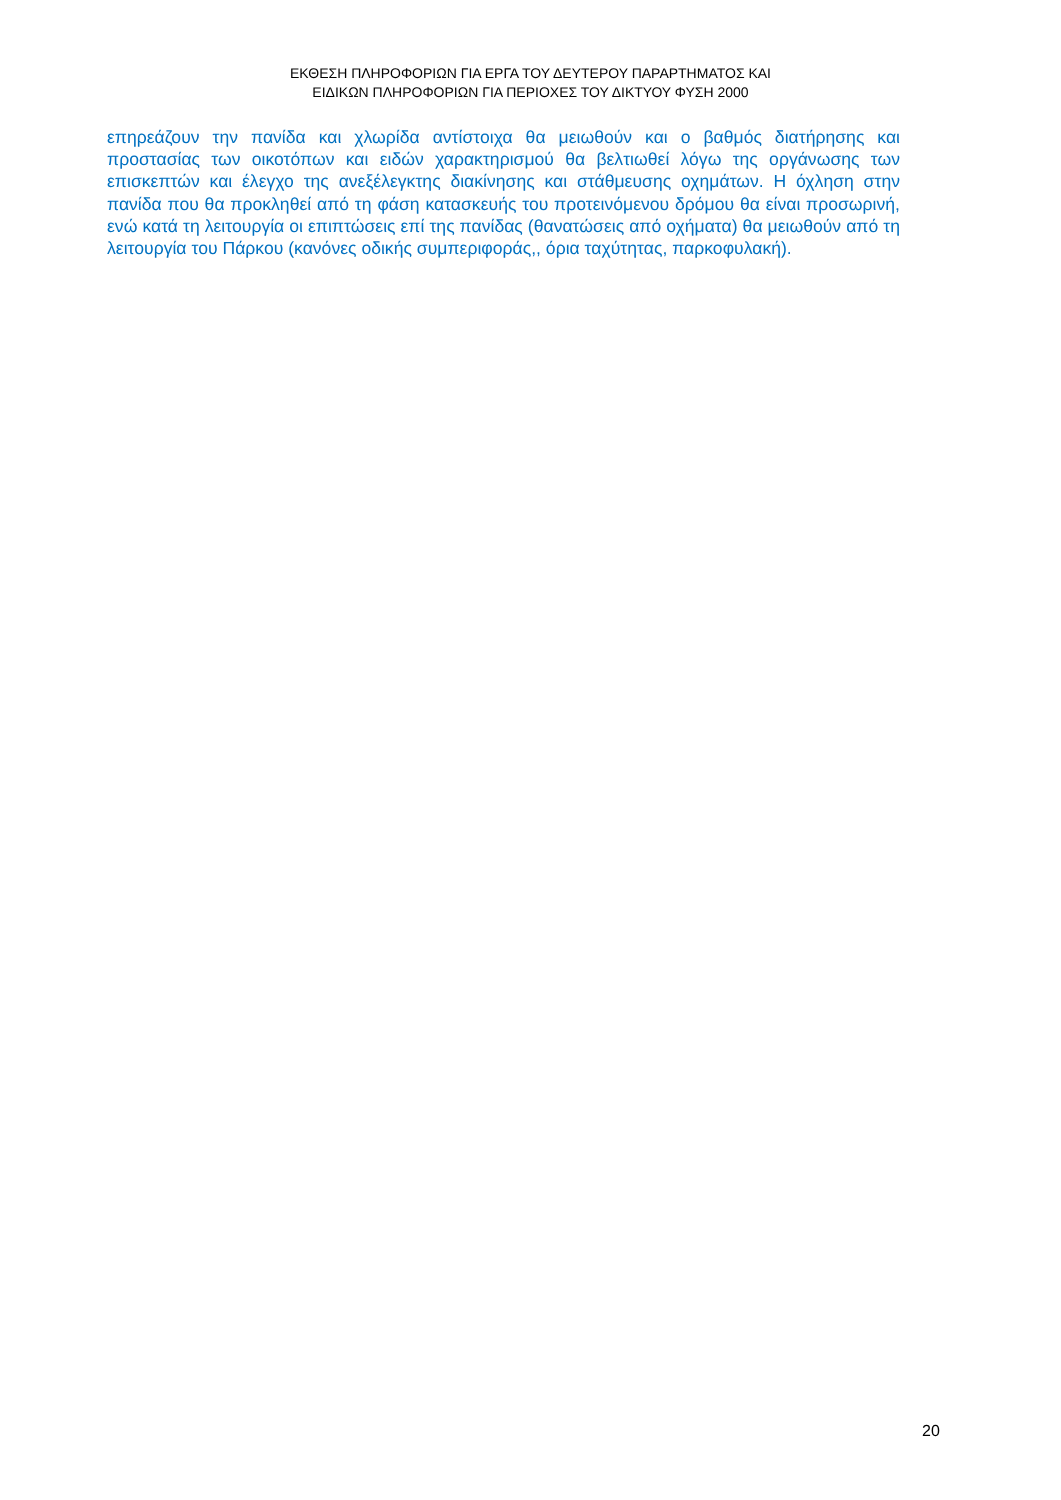ΕΚΘΕΣΗ ΠΛΗΡΟΦΟΡΙΩΝ ΓΙΑ ΕΡΓΑ ΤΟΥ ΔΕΥΤΕΡΟΥ ΠΑΡΑΡΤΗΜΑΤΟΣ ΚΑΙ
ΕΙΔΙΚΩΝ ΠΛΗΡΟΦΟΡΙΩΝ ΓΙΑ ΠΕΡΙΟΧΕΣ ΤΟΥ ΔΙΚΤΥΟΥ ΦΥΣΗ 2000
επηρεάζουν την πανίδα και χλωρίδα αντίστοιχα θα μειωθούν και ο βαθμός διατήρησης και προστασίας των οικοτόπων και ειδών χαρακτηρισμού θα βελτιωθεί λόγω της οργάνωσης των επισκεπτών και έλεγχο της ανεξέλεγκτης διακίνησης και στάθμευσης οχημάτων. Η όχληση στην πανίδα που θα προκληθεί από τη φάση κατασκευής του προτεινόμενου δρόμου θα είναι προσωρινή, ενώ κατά τη λειτουργία οι επιπτώσεις επί της πανίδας (θανατώσεις από οχήματα) θα μειωθούν από τη λειτουργία του Πάρκου (κανόνες οδικής συμπεριφοράς,, όρια ταχύτητας, παρκοφυλακή).
20